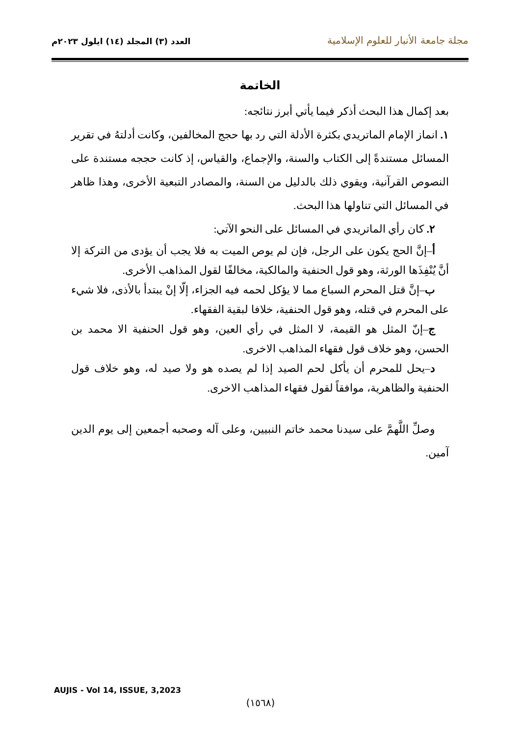مجلة جامعة الأنبار للعلوم الإسلامية
العدد (٣) المجلد (١٤) ايلول ٢٠٢٣م
الخاتمة
بعد إكمال هذا البحث أذكر فيما يأتي أبرز نتائجه:
١. انماز الإمام الماتريدي بكثرة الأدلة التي رد بها حجج المخالفين، وكانت أدلتهُ في تقرير المسائل مستندةً إلى الكتاب والسنة، والإجماع، والقياس، إذ كانت حججه مستندة على النصوص القرآنية، ويقوي ذلك بالدليل من السنة، والمصادر التبعية الأخرى، وهذا ظاهر في المسائل التي تناولها هذا البحث.
٢. كان رأي الماتريدي في المسائل على النحو الآتي:
أ–إنَّ الحج يكون على الرجل، فإن لم يوص الميت به فلا يجب أن يؤدى من التركة إلا أنَّ يُنْفِذَها الورثة، وهو قول الحنفية والمالكية، مخالفًا لقول المذاهب الأخرى.
ب–إنَّ قتل المحرم السباع مما لا يؤكل لحمه فيه الجزاء، إلّا إنْ يبتدأ بالأذى، فلا شيء على المحرم في قتله، وهو قول الحنفية، خلافا لبقية الفقهاء.
ج–إنّ المثل هو القيمة، لا المثل في رأي العين، وهو قول الحنفية الا محمد بن الحسن، وهو خلاف قول فقهاء المذاهب الاخرى.
د–يحل للمحرم أن يأكل لحم الصيد إذا لم يصده هو ولا صيد له، وهو خلاف قول الحنفية والظاهرية، موافقاً لقول فقهاء المذاهب الاخرى.
وصلِّ اللَّهمَّ على سيدنا محمد خاتم النبيين، وعلى آله وصحبه أجمعين إلى يوم الدين آمين.
AUJIS - Vol 14, ISSUE, 3,2023
(١٥٦٨)